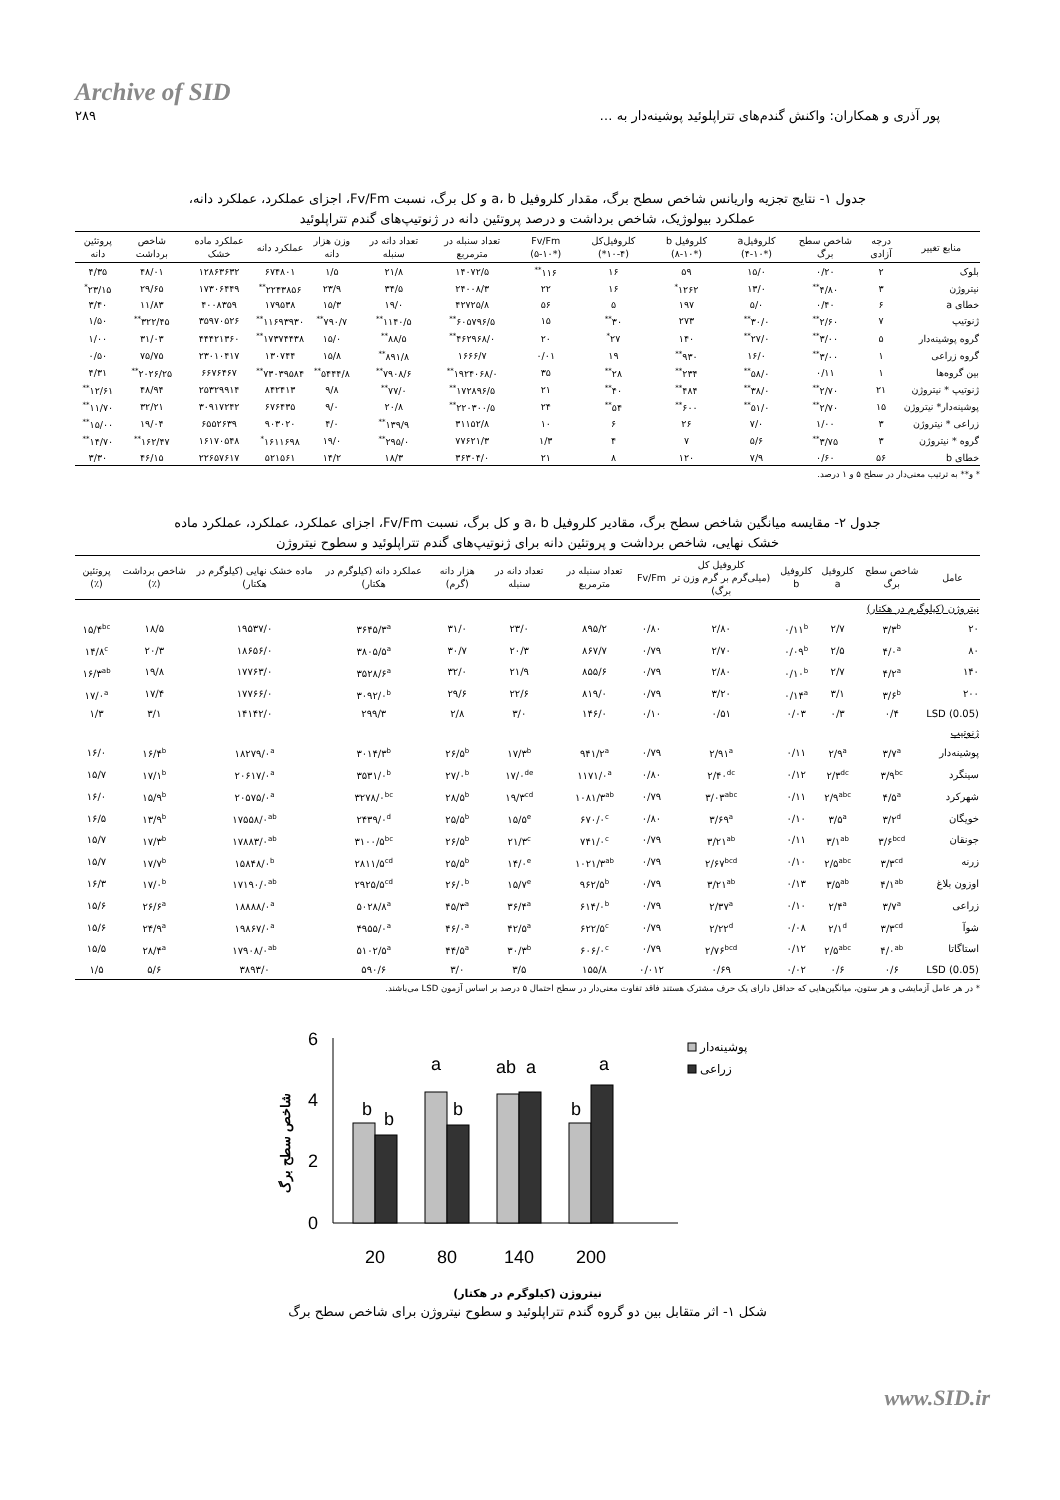Archive of SID
پور آذری و همکاران: واکنش گندم‌های تتراپلوئید پوشینه‌دار به … ۲۸۹
جدول ۱- نتایج تجزیه واریانس شاخص سطح برگ، مقدار کلروفیل a، b و کل برگ، نسبت Fv/Fm، اجزای عملکرد، عملکرد دانه،
عملکرد بیولوژیک، شاخص برداشت و درصد پروتئین دانه در ژنوتیپ‌های گندم تتراپلوئید
| منابع تغییر | درجه آزادی | شاخص سطح برگ | کلروفیلa (۴-۱۰*) | کلروفیل b (۸-۱۰*) | کلروفیل‌کل (۴-۱۰*) | Fv/Fm (۵-۱۰*) | تعداد سنبله در مترمربع | تعداد دانه در سنبله | وزن هزار دانه | عملکرد دانه | عملکرد ماده خشک | شاخص برداشت | پروتئین دانه |
| --- | --- | --- | --- | --- | --- | --- | --- | --- | --- | --- | --- | --- | --- |
| بلوک | ۲ | ۰/۲۰ | ۱۵/۰ | ۵۹ | ۱۶ | ۱۱۶<sup>**</sup> | ۱۴۰۷۲/۵ | ۲۱/۸ | ۱/۵ | ۶۷۴۸۰۱ | ۱۲۸۶۳۶۳۲ | ۴۸/۰۱ | ۴/۳۵ |
| نیتروژن | ۳ | ۴/۸۰<sup>**</sup> | ۱۳/۰ | ۱۲۶۲<sup>*</sup> | ۱۶ | ۲۲ | ۲۴۰۰۸/۳ | ۳۴/۵ | ۲۳/۹ | ۲۲۴۳۸۵۶<sup>**</sup> | ۱۷۳۰۶۴۴۹ | ۲۹/۶۵ | ۲۳/۱۵<sup>*</sup> |
| خطای a | ۶ | ۰/۴۰ | ۵/۰ | ۱۹۷ | ۵ | ۵۶ | ۴۲۷۲۵/۸ | ۱۹/۰ | ۱۵/۳ | ۱۷۹۵۳۸ | ۴۰۰۸۳۵۹ | ۱۱/۸۳ | ۳/۴۰ |
| ژنوتیپ | ۷ | ۲/۶۰<sup>**</sup> | ۳۰/۰<sup>**</sup> | ۲۷۳ | ۳۰<sup>**</sup> | ۱۵ | ۶۰۵۷۹۶/۵<sup>**</sup> | ۱۱۴۰/۵<sup>**</sup> | ۷۹۰/۷<sup>**</sup> | ۱۱۶۹۳۹۳۰<sup>**</sup> | ۳۵۹۷۰۵۲۶ | ۳۲۲/۴۵<sup>**</sup> | ۱/۵۰ |
| گروه پوشینه‌دار | ۵ | ۳/۰۰<sup>**</sup> | ۲۷/۰<sup>**</sup> | ۱۴۰ | ۲۷<sup>*</sup> | ۲۰ | ۴۶۲۹۶۸/۰<sup>**</sup> | ۸۸/۵<sup>**</sup> | ۱۵/۰ | ۱۷۳۷۴۴۳۸<sup>**</sup> | ۴۴۴۲۱۳۶۰ | ۳۱/۰۳ | ۱/۰۰ |
| گروه زراعی | ۱ | ۳/۰۰<sup>**</sup> | ۱۶/۰ | ۹۳۰<sup>**</sup> | ۱۹ | ۰/۰۱ | ۱۶۶۶/۷ | ۸۹۱/۸<sup>**</sup> | ۱۵/۸ | ۱۳۰۷۴۴ | ۲۳۰۱۰۴۱۷ | ۷۵/۷۵ | ۰/۵۰ |
| بین گروه‌ها | ۱ | ۰/۱۱ | ۵۸/۰<sup>**</sup> | ۲۳۴<sup>**</sup> | ۲۸<sup>**</sup> | ۳۵ | ۱۹۲۴۰۶۸/۰<sup>**</sup> | ۷۹۰۸/۶<sup>**</sup> | ۵۴۴۴/۸<sup>**</sup> | ۷۳۰۳۹۵۸۴<sup>**</sup> | ۶۶۷۶۴۶۷ | ۲۰۲۶/۲۵<sup>**</sup> | ۴/۳۱ |
| ژنوتیپ * نیتروژن | ۲۱ | ۲/۷۰<sup>**</sup> | ۳۸/۰<sup>**</sup> | ۴۸۴<sup>**</sup> | ۴۰<sup>**</sup> | ۲۱ | ۱۷۲۸۹۶/۵<sup>**</sup> | ۷۷/۰<sup>**</sup> | ۹/۸ | ۸۴۲۴۱۳ | ۲۵۳۲۹۹۱۴ | ۴۸/۹۴ | ۱۲/۶۱<sup>**</sup> |
| پوشینه‌دار* نیتروژن | ۱۵ | ۲/۷۰<sup>**</sup> | ۵۱/۰<sup>**</sup> | ۶۰۰<sup>**</sup> | ۵۴<sup>**</sup> | ۲۴ | ۲۲۰۳۰۰/۵<sup>**</sup> | ۲۰/۸ | ۹/۰ | ۶۷۶۴۳۵ | ۳۰۹۱۷۲۴۲ | ۳۲/۲۱ | ۱۱/۷۰<sup>**</sup> |
| زراعی * نیتروژن | ۳ | ۱/۰۰ | ۷/۰ | ۲۶ | ۶ | ۱۰ | ۳۱۱۵۲/۸ | ۱۳۹/۹<sup>**</sup> | ۴/۰ | ۹۰۳۰۲۰ | ۶۵۵۲۶۳۹ | ۱۹/۰۴ | ۱۵/۰۰<sup>**</sup> |
| گروه * نیتروژن | ۳ | ۳/۷۵<sup>**</sup> | ۵/۶ | ۷ | ۴ | ۱/۳ | ۷۷۶۲۱/۳ | ۲۹۵/۰<sup>**</sup> | ۱۹/۰ | ۱۶۱۱۶۹۸<sup>*</sup> | ۱۶۱۷۰۵۴۸ | ۱۶۲/۴۷<sup>**</sup> | ۱۴/۷۰<sup>**</sup> |
| خطای b | ۵۶ | ۰/۶۰ | ۷/۹ | ۱۲۰ | ۸ | ۲۱ | ۳۶۳۰۴/۰ | ۱۸/۳ | ۱۴/۲ | ۵۲۱۵۶۱ | ۲۲۶۵۷۶۱۷ | ۴۶/۱۵ | ۳/۳۰ |
* و** به ترتیب معنی‌دار در سطح ۵ و ۱ درصد.
جدول ۲- مقایسه میانگین شاخص سطح برگ، مقادیر کلروفیل a، b و کل برگ، نسبت Fv/Fm، اجزای عملکرد، عملکرد، عملکرد ماده
خشک نهایی، شاخص برداشت و پروتئین دانه برای ژنوتیپ‌های گندم تتراپلوئید و سطوح نیتروژن
| عامل | شاخص سطح برگ | کلروفیل a | کلروفیل b | کلروفیل کل (میلی‌گرم بر گرم وزن تر برگ) | Fv/Fm | تعداد سنبله در مترمربع | تعداد دانه در سنبله | هزار دانه (گرم) | عملکرد دانه (کیلوگرم در هکتار) | ماده خشک نهایی (کیلوگرم در هکتار) | شاخص برداشت (٪) | پروتئین (٪) |
| --- | --- | --- | --- | --- | --- | --- | --- | --- | --- | --- | --- | --- |
| نیتروژن (کیلوگرم در هکتار) | | | | | | | | | | | | |
| ۲۰ | ۳/۳<sup>b</sup> | ۲/۷ | ۰/۱۱<sup>b</sup> | ۲/۸۰ | ۰/۸۰ | ۸۹۵/۲ | ۲۳/۰ | ۳۱/۰ | ۳۶۴۵/۳<sup>a</sup> | ۱۹۵۳۷/۰ | ۱۸/۵ | ۱۵/۴<sup>bc</sup> |
| ۸۰ | ۴/۰<sup>a</sup> | ۲/۵ | ۰/۰۹<sup>b</sup> | ۲/۷۰ | ۰/۷۹ | ۸۶۷/۷ | ۲۰/۳ | ۳۰/۷ | ۳۸۰۵/۵<sup>a</sup> | ۱۸۶۵۶/۰ | ۲۰/۳ | ۱۴/۸<sup>c</sup> |
| ۱۴۰ | ۴/۲<sup>a</sup> | ۲/۷ | ۰/۱۰<sup>b</sup> | ۲/۸۰ | ۰/۷۹ | ۸۵۵/۶ | ۲۱/۹ | ۳۲/۰ | ۳۵۲۸/۶<sup>a</sup> | ۱۷۷۶۳/۰ | ۱۹/۸ | ۱۶/۳<sup>ab</sup> |
| ۲۰۰ | ۳/۶<sup>b</sup> | ۳/۱ | ۰/۱۴<sup>a</sup> | ۳/۲۰ | ۰/۷۹ | ۸۱۹/۰ | ۲۲/۶ | ۲۹/۶ | ۳۰۹۲/۰<sup>b</sup> | ۱۷۷۶۶/۰ | ۱۷/۴ | ۱۷/۰<sup>a</sup> |
| LSD (0.05) | ۰/۴ | ۰/۳ | ۰/۰۳ | ۰/۵۱ | ۰/۱۰ | ۱۴۶/۰ | ۳/۰ | ۲/۸ | ۲۹۹/۳ | ۱۴۱۴۲/۰ | ۳/۱ | ۱/۳ |
| ژنوتیپ | | | | | | | | | | | | |
| پوشینه‌دار | ۳/۷<sup>a</sup> | ۲/۹<sup>a</sup> | ۰/۱۱ | ۲/۹۱<sup>a</sup> | ۰/۷۹ | ۹۴۱/۲<sup>a</sup> | ۱۷/۳<sup>b</sup> | ۲۶/۵<sup>b</sup> | ۳۰۱۴/۳<sup>b</sup> | ۱۸۲۷۹/۰<sup>a</sup> | ۱۶/۴<sup>b</sup> | ۱۶/۰ |
| سینگرد | ۳/۹<sup>bc</sup> | ۲/۳<sup>dc</sup> | ۰/۱۲ | ۲/۴۰<sup>dc</sup> | ۰/۸۰ | ۱۱۷۱/۰<sup>a</sup> | ۱۷/۰<sup>de</sup> | ۲۷/۰<sup>b</sup> | ۳۵۳۱/۰<sup>b</sup> | ۲۰۶۱۷/۰<sup>a</sup> | ۱۷/۱<sup>b</sup> | ۱۵/۷ |
| شهرکرد | ۴/۵<sup>a</sup> | ۲/۹<sup>abc</sup> | ۰/۱۱ | ۳/۰۳<sup>abc</sup> | ۰/۷۹ | ۱۰۸۱/۳<sup>ab</sup> | ۱۹/۳<sup>cd</sup> | ۲۸/۵<sup>b</sup> | ۳۲۷۸/۰<sup>bc</sup> | ۲۰۵۷۵/۰<sup>a</sup> | ۱۵/۹<sup>b</sup> | ۱۶/۰ |
| خویگان | ۳/۲<sup>d</sup> | ۳/۵<sup>a</sup> | ۰/۱۰ | ۳/۶۹<sup>a</sup> | ۰/۸۰ | ۶۷۰/۰<sup>c</sup> | ۱۵/۵<sup>e</sup> | ۲۵/۵<sup>b</sup> | ۲۴۳۹/۰<sup>d</sup> | ۱۷۵۵۸/۰<sup>ab</sup> | ۱۳/۹<sup>b</sup> | ۱۶/۵ |
| جونقان | ۳/۶<sup>bcd</sup> | ۳/۱<sup>ab</sup> | ۰/۱۱ | ۳/۲۱<sup>ab</sup> | ۰/۷۹ | ۷۴۱/۰<sup>c</sup> | ۲۱/۳<sup>c</sup> | ۲۶/۵<sup>b</sup> | ۳۱۰۰/۵<sup>bc</sup> | ۱۷۸۸۳/۰<sup>ab</sup> | ۱۷/۳<sup>b</sup> | ۱۵/۷ |
| زرنه | ۳/۳<sup>cd</sup> | ۲/۵<sup>abc</sup> | ۰/۱۰ | ۲/۶۷<sup>bcd</sup> | ۰/۷۹ | ۱۰۲۱/۳<sup>ab</sup> | ۱۴/۰<sup>e</sup> | ۲۵/۵<sup>b</sup> | ۲۸۱۱/۵<sup>cd</sup> | ۱۵۸۴۸/۰<sup>b</sup> | ۱۷/۷<sup>b</sup> | ۱۵/۷ |
| اوزون بلاغ | ۴/۱<sup>ab</sup> | ۳/۵<sup>ab</sup> | ۰/۱۳ | ۳/۲۱<sup>ab</sup> | ۰/۷۹ | ۹۶۲/۵<sup>b</sup> | ۱۵/۷<sup>e</sup> | ۲۶/۰<sup>b</sup> | ۲۹۲۵/۵<sup>cd</sup> | ۱۷۱۹۰/۰<sup>ab</sup> | ۱۷/۰<sup>b</sup> | ۱۶/۳ |
| زراعی | ۳/۷<sup>a</sup> | ۲/۴<sup>a</sup> | ۰/۱۰ | ۲/۳۷<sup>a</sup> | ۰/۷۹ | ۶۱۴/۰<sup>b</sup> | ۳۶/۴<sup>a</sup> | ۴۵/۳<sup>a</sup> | ۵۰۲۸/۸<sup>a</sup> | ۱۸۸۸۸/۰<sup>a</sup> | ۲۶/۶<sup>a</sup> | ۱۵/۶ |
| شوآ | ۳/۳<sup>cd</sup> | ۲/۱<sup>d</sup> | ۰/۰۸ | ۲/۲۲<sup>d</sup> | ۰/۷۹ | ۶۲۲/۵<sup>c</sup> | ۴۲/۵<sup>a</sup> | ۴۶/۰<sup>a</sup> | ۴۹۵۵/۰<sup>a</sup> | ۱۹۸۶۷/۰<sup>a</sup> | ۲۴/۹<sup>a</sup> | ۱۵/۶ |
| استاگاتا | ۴/۰<sup>ab</sup> | ۲/۵<sup>abc</sup> | ۰/۱۲ | ۲/۷۶<sup>bcd</sup> | ۰/۷۹ | ۶۰۶/۰<sup>c</sup> | ۳۰/۳<sup>b</sup> | ۴۴/۵<sup>a</sup> | ۵۱۰۲/۵<sup>a</sup> | ۱۷۹۰۸/۰<sup>ab</sup> | ۲۸/۴<sup>a</sup> | ۱۵/۵ |
| LSD (0.05) | ۰/۶ | ۰/۶ | ۰/۰۲ | ۰/۶۹ | ۰/۰۱۲ | ۱۵۵/۸ | ۳/۵ | ۳/۰ | ۵۹۰/۶ | ۳۸۹۳/۰ | ۵/۶ | ۱/۵ |
* در هر عامل آزمایشی و هر ستون، میانگین‌هایی که حداقل دارای یک حرف مشترک هستند فاقد تفاوت معنی‌دار در سطح احتمال ۵ درصد بر اساس آزمون LSD می‌باشند.
شاخص سطح برگ
6
4
2
0
b
b
a
b
ab
a
b
a
20
80
140
200
پوشینه‌دار
زراعی
نیتروژن (کیلوگرم در هکتار)
شکل ۱- اثر متقابل بین دو گروه گندم تتراپلوئید و سطوح نیتروژن برای شاخص سطح برگ
www.SID.ir